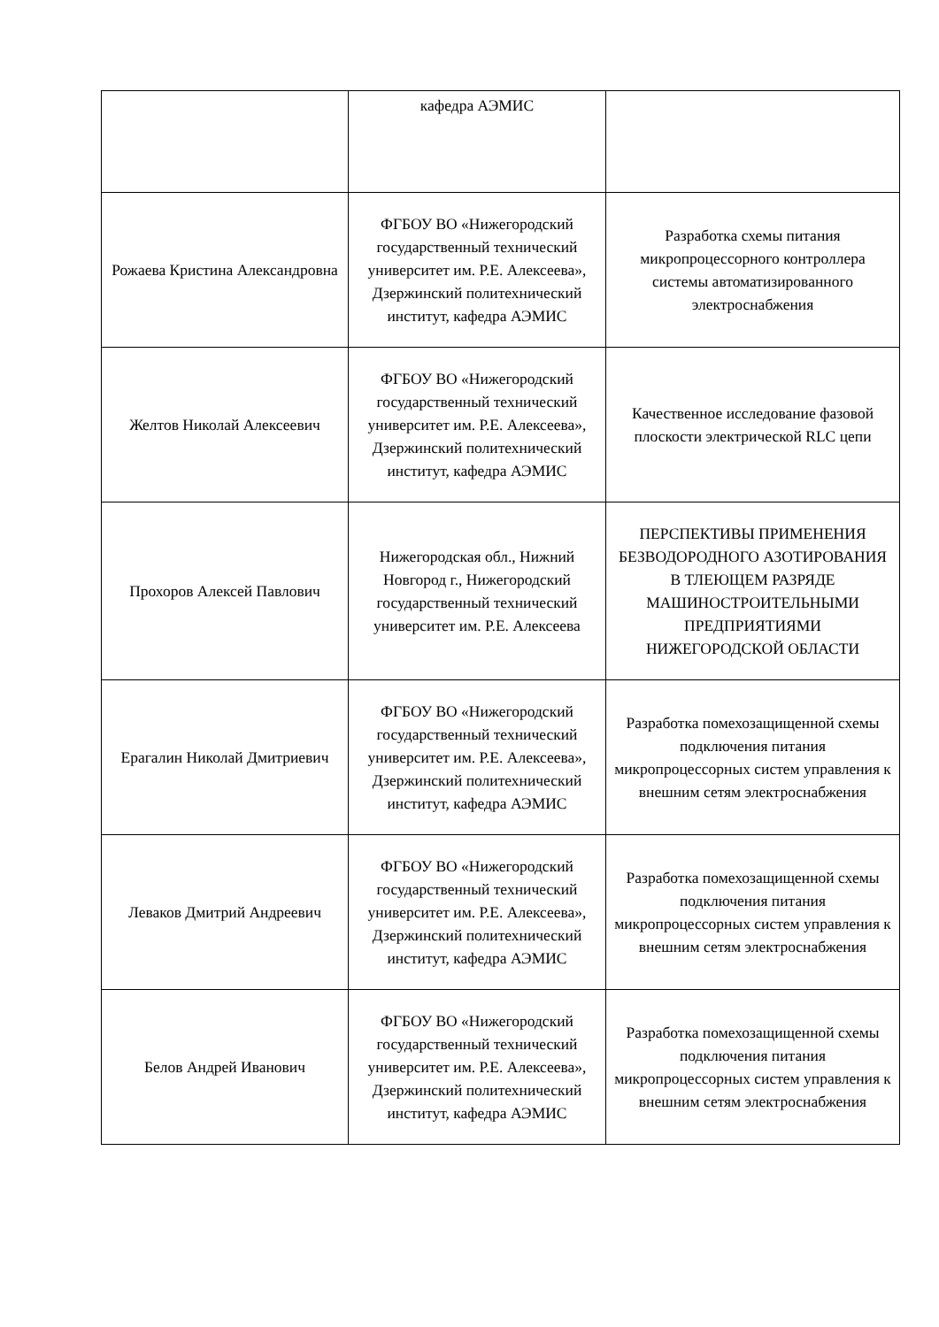| | кафедра АЭМИС | |
| Рожаева Кристина Александровна | ФГБОУ ВО «Нижегородский государственный технический университет им. Р.Е. Алексеева», Дзержинский политехнический институт, кафедра АЭМИС | Разработка схемы питания микропроцессорного контроллера системы автоматизированного электроснабжения |
| Желтов Николай Алексеевич | ФГБОУ ВО «Нижегородский государственный технический университет им. Р.Е. Алексеева», Дзержинский политехнический институт, кафедра АЭМИС | Качественное исследование фазовой плоскости электрической RLC цепи |
| Прохоров Алексей Павлович | Нижегородская обл., Нижний Новгород г., Нижегородский государственный технический университет им. Р.Е. Алексеева | ПЕРСПЕКТИВЫ ПРИМЕНЕНИЯ БЕЗВОДОРОДНОГО АЗОТИРОВАНИЯ В ТЛЕЮЩЕМ РАЗРЯДЕ МАШИНОСТРОИТЕЛЬНЫМИ ПРЕДПРИЯТИЯМИ НИЖЕГОРОДСКОЙ ОБЛАСТИ |
| Ерагалин Николай Дмитриевич | ФГБОУ ВО «Нижегородский государственный технический университет им. Р.Е. Алексеева», Дзержинский политехнический институт, кафедра АЭМИС | Разработка помехозащищенной схемы подключения питания микропроцессорных систем управления к внешним сетям электроснабжения |
| Леваков Дмитрий Андреевич | ФГБОУ ВО «Нижегородский государственный технический университет им. Р.Е. Алексеева», Дзержинский политехнический институт, кафедра АЭМИС | Разработка помехозащищенной схемы подключения питания микропроцессорных систем управления к внешним сетям электроснабжения |
| Белов Андрей Иванович | ФГБОУ ВО «Нижегородский государственный технический университет им. Р.Е. Алексеева», Дзержинский политехнический институт, кафедра АЭМИС | Разработка помехозащищенной схемы подключения питания микропроцессорных систем управления к внешним сетям электроснабжения |